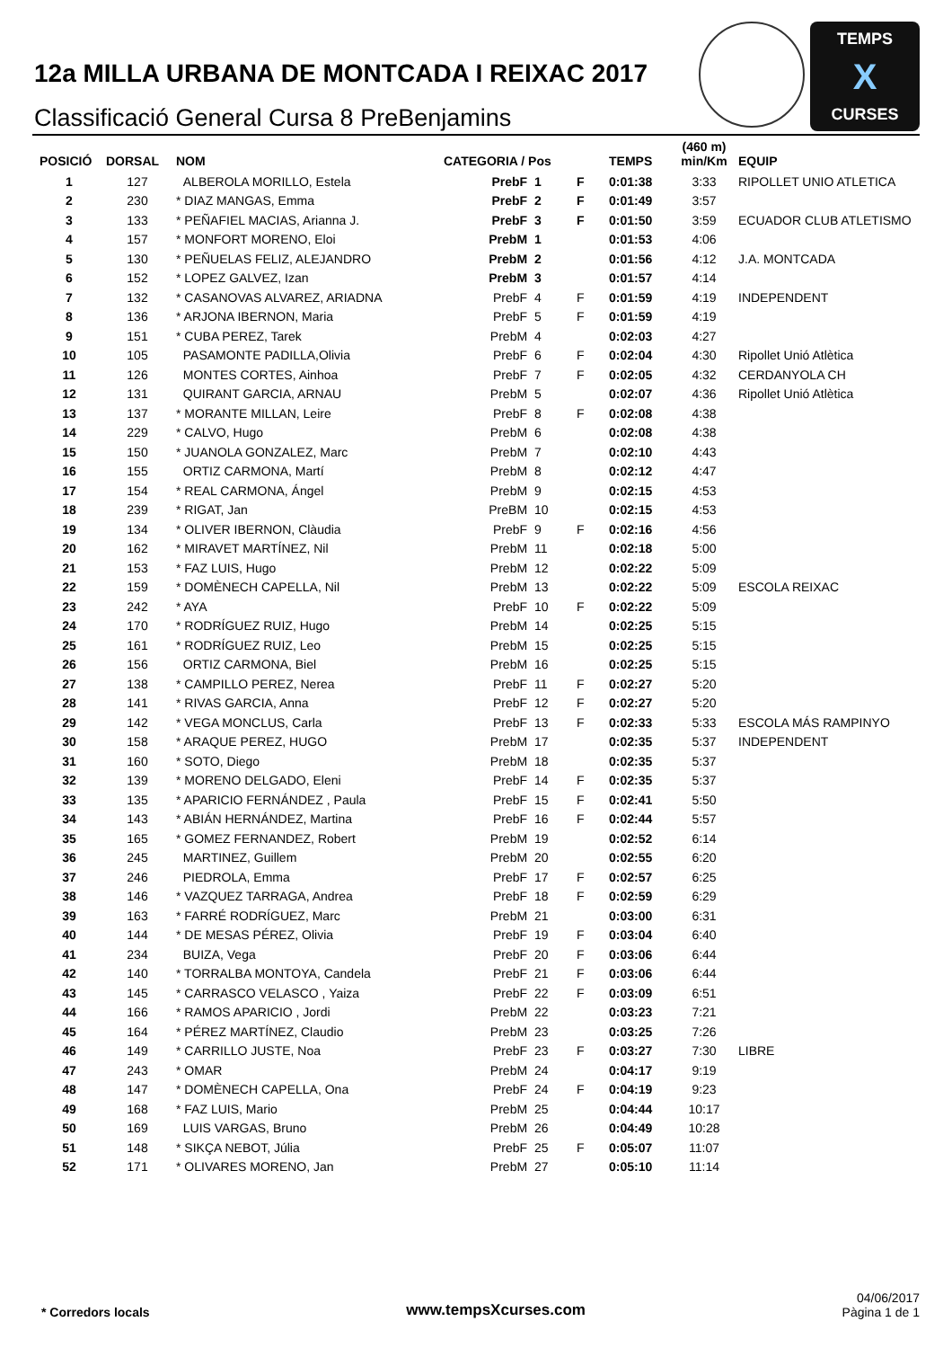12a MILLA URBANA DE MONTCADA I REIXAC 2017
Classificació General Cursa 8 PreBenjamins
TEMPS
X
CURSES
| POSICIÓ | DORSAL | NOM | CATEGORIA / Pos | | | TEMPS | (460 m) min/Km | EQUIP |
| --- | --- | --- | --- | --- | --- | --- | --- | --- |
| 1 | 127 | ALBEROLA MORILLO, Estela | PrebF | 1 | F | 0:01:38 | 3:33 | RIPOLLET UNIO ATLETICA |
| 2 | 230 | * DIAZ MANGAS, Emma | PrebF | 2 | F | 0:01:49 | 3:57 | |
| 3 | 133 | * PEÑAFIEL MACIAS, Arianna J. | PrebF | 3 | F | 0:01:50 | 3:59 | ECUADOR CLUB ATLETISMO |
| 4 | 157 | * MONFORT MORENO, Eloi | PrebM | 1 | | 0:01:53 | 4:06 | |
| 5 | 130 | * PEÑUELAS FELIZ, ALEJANDRO | PrebM | 2 | | 0:01:56 | 4:12 | J.A. MONTCADA |
| 6 | 152 | * LOPEZ GALVEZ, Izan | PrebM | 3 | | 0:01:57 | 4:14 | |
| 7 | 132 | * CASANOVAS ALVAREZ, ARIADNA | PrebF | 4 | F | 0:01:59 | 4:19 | INDEPENDENT |
| 8 | 136 | * ARJONA IBERNON, Maria | PrebF | 5 | F | 0:01:59 | 4:19 | |
| 9 | 151 | * CUBA PEREZ, Tarek | PrebM | 4 | | 0:02:03 | 4:27 | |
| 10 | 105 | PASAMONTE PADILLA,Olivia | PrebF | 6 | F | 0:02:04 | 4:30 | Ripollet Unió Atlètica |
| 11 | 126 | MONTES CORTES, Ainhoa | PrebF | 7 | F | 0:02:05 | 4:32 | CERDANYOLA CH |
| 12 | 131 | QUIRANT GARCIA, ARNAU | PrebM | 5 | | 0:02:07 | 4:36 | Ripollet Unió Atlètica |
| 13 | 137 | * MORANTE MILLAN, Leire | PrebF | 8 | F | 0:02:08 | 4:38 | |
| 14 | 229 | * CALVO, Hugo | PrebM | 6 | | 0:02:08 | 4:38 | |
| 15 | 150 | * JUANOLA GONZALEZ, Marc | PrebM | 7 | | 0:02:10 | 4:43 | |
| 16 | 155 | ORTIZ CARMONA, Martí | PrebM | 8 | | 0:02:12 | 4:47 | |
| 17 | 154 | * REAL CARMONA, Ángel | PrebM | 9 | | 0:02:15 | 4:53 | |
| 18 | 239 | * RIGAT, Jan | PreBM | 10 | | 0:02:15 | 4:53 | |
| 19 | 134 | * OLIVER IBERNON, Clàudia | PrebF | 9 | F | 0:02:16 | 4:56 | |
| 20 | 162 | * MIRAVET MARTÍNEZ, Nil | PrebM | 11 | | 0:02:18 | 5:00 | |
| 21 | 153 | * FAZ LUIS, Hugo | PrebM | 12 | | 0:02:22 | 5:09 | |
| 22 | 159 | * DOMÈNECH CAPELLA, Nil | PrebM | 13 | | 0:02:22 | 5:09 | ESCOLA REIXAC |
| 23 | 242 | * AYA | PrebF | 10 | F | 0:02:22 | 5:09 | |
| 24 | 170 | * RODRÍGUEZ RUIZ, Hugo | PrebM | 14 | | 0:02:25 | 5:15 | |
| 25 | 161 | * RODRÍGUEZ RUIZ, Leo | PrebM | 15 | | 0:02:25 | 5:15 | |
| 26 | 156 | ORTIZ CARMONA, Biel | PrebM | 16 | | 0:02:25 | 5:15 | |
| 27 | 138 | * CAMPILLO PEREZ, Nerea | PrebF | 11 | F | 0:02:27 | 5:20 | |
| 28 | 141 | * RIVAS GARCIA, Anna | PrebF | 12 | F | 0:02:27 | 5:20 | |
| 29 | 142 | * VEGA MONCLUS, Carla | PrebF | 13 | F | 0:02:33 | 5:33 | ESCOLA MÁS RAMPINYO |
| 30 | 158 | * ARAQUE PEREZ, HUGO | PrebM | 17 | | 0:02:35 | 5:37 | INDEPENDENT |
| 31 | 160 | * SOTO, Diego | PrebM | 18 | | 0:02:35 | 5:37 | |
| 32 | 139 | * MORENO DELGADO, Eleni | PrebF | 14 | F | 0:02:35 | 5:37 | |
| 33 | 135 | * APARICIO FERNÁNDEZ , Paula | PrebF | 15 | F | 0:02:41 | 5:50 | |
| 34 | 143 | * ABIÁN HERNÁNDEZ, Martina | PrebF | 16 | F | 0:02:44 | 5:57 | |
| 35 | 165 | * GOMEZ FERNANDEZ, Robert | PrebM | 19 | | 0:02:52 | 6:14 | |
| 36 | 245 | MARTINEZ, Guillem | PrebM | 20 | | 0:02:55 | 6:20 | |
| 37 | 246 | PIEDROLA, Emma | PrebF | 17 | F | 0:02:57 | 6:25 | |
| 38 | 146 | * VAZQUEZ TARRAGA, Andrea | PrebF | 18 | F | 0:02:59 | 6:29 | |
| 39 | 163 | * FARRÉ RODRÍGUEZ, Marc | PrebM | 21 | | 0:03:00 | 6:31 | |
| 40 | 144 | * DE MESAS PÉREZ, Olivia | PrebF | 19 | F | 0:03:04 | 6:40 | |
| 41 | 234 | BUIZA, Vega | PrebF | 20 | F | 0:03:06 | 6:44 | |
| 42 | 140 | * TORRALBA MONTOYA, Candela | PrebF | 21 | F | 0:03:06 | 6:44 | |
| 43 | 145 | * CARRASCO VELASCO , Yaiza | PrebF | 22 | F | 0:03:09 | 6:51 | |
| 44 | 166 | * RAMOS APARICIO , Jordi | PrebM | 22 | | 0:03:23 | 7:21 | |
| 45 | 164 | * PÉREZ MARTÍNEZ, Claudio | PrebM | 23 | | 0:03:25 | 7:26 | |
| 46 | 149 | * CARRILLO JUSTE, Noa | PrebF | 23 | F | 0:03:27 | 7:30 | LIBRE |
| 47 | 243 | * OMAR | PrebM | 24 | | 0:04:17 | 9:19 | |
| 48 | 147 | * DOMÈNECH CAPELLA, Ona | PrebF | 24 | F | 0:04:19 | 9:23 | |
| 49 | 168 | * FAZ LUIS, Mario | PrebM | 25 | | 0:04:44 | 10:17 | |
| 50 | 169 | LUIS VARGAS, Bruno | PrebM | 26 | | 0:04:49 | 10:28 | |
| 51 | 148 | * SIKÇA NEBOT, Júlia | PrebF | 25 | F | 0:05:07 | 11:07 | |
| 52 | 171 | * OLIVARES MORENO, Jan | PrebM | 27 | | 0:05:10 | 11:14 | |
* Corredors locals
www.tempsXcurses.com
04/06/2017
Pàgina 1 de 1